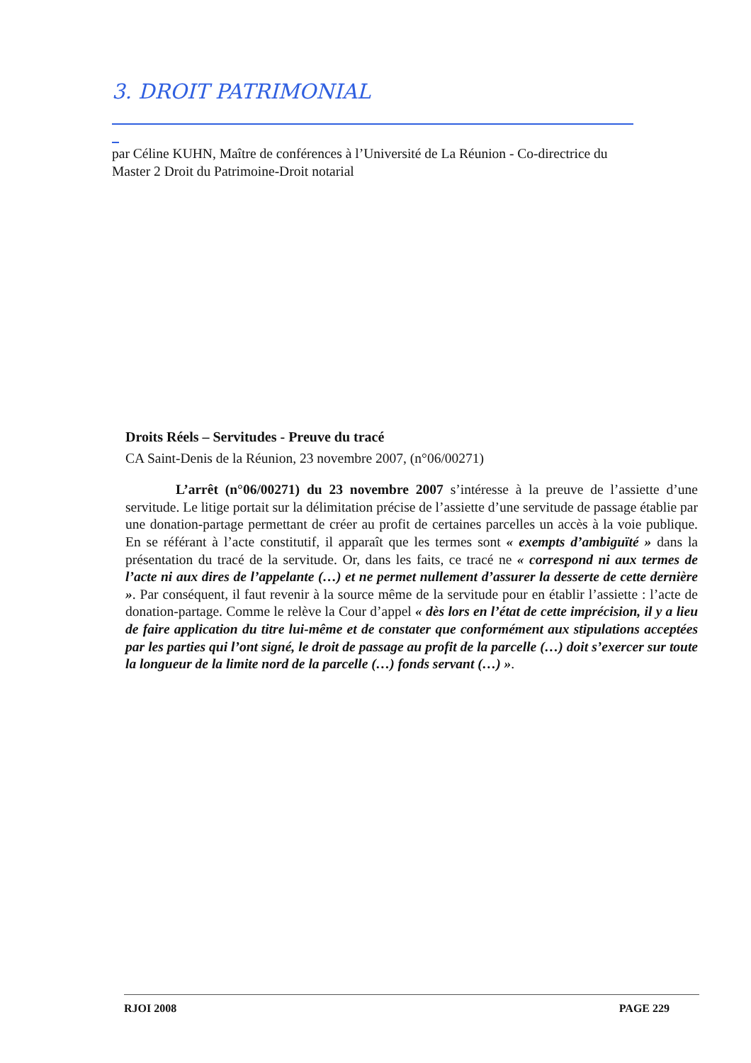3. DROIT PATRIMONIAL
par Céline KUHN, Maître de conférences à l’Université de La Réunion - Co-directrice du Master 2 Droit du Patrimoine-Droit notarial
Droits Réels – Servitudes - Preuve du tracé
CA Saint-Denis de la Réunion, 23 novembre 2007, (n°06/00271)
L’arrêt (n°06/00271) du 23 novembre 2007 s’intéresse à la preuve de l’assiette d’une servitude. Le litige portait sur la délimitation précise de l’assiette d’une servitude de passage établie par une donation-partage permettant de créer au profit de certaines parcelles un accès à la voie publique. En se référant à l’acte constitutif, il apparaît que les termes sont « exempts d’ambiguïté » dans la présentation du tracé de la servitude. Or, dans les faits, ce tracé ne « correspond ni aux termes de l’acte ni aux dires de l’appelante (…) et ne permet nullement d’assurer la desserte de cette dernière ». Par conséquent, il faut revenir à la source même de la servitude pour en établir l’assiette : l’acte de donation-partage. Comme le relève la Cour d’appel « dès lors en l’état de cette imprécision, il y a lieu de faire application du titre lui-même et de constater que conformément aux stipulations acceptées par les parties qui l’ont signé, le droit de passage au profit de la parcelle (…) doit s’exercer sur toute la longueur de la limite nord de la parcelle (…) fonds servant (…) ».
RJOI 2008 PAGE 229